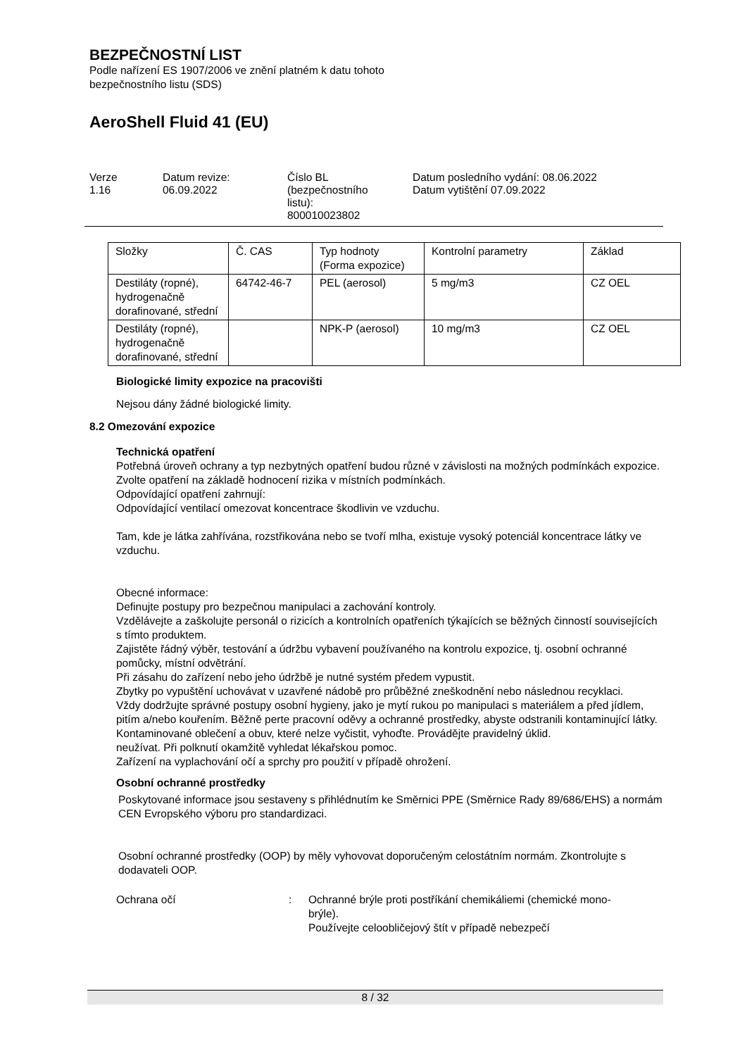BEZPEČNOSTNÍ LIST
Podle nařízení ES 1907/2006 ve znění platném k datu tohoto
bezpečnostního listu (SDS)
AeroShell Fluid 41 (EU)
Verze
1.16
Datum revize:
06.09.2022
Číslo BL
(bezpečnostního
listu):
800010023802
Datum posledního vydání: 08.06.2022
Datum vytištění 07.09.2022
| Složky | Č. CAS | Typ hodnoty (Forma expozice) | Kontrolní parametry | Základ |
| Destiláty (ropné), hydrogenačně dorafinované, střední | 64742-46-7 | PEL (aerosol) | 5 mg/m3 | CZ OEL |
| Destiláty (ropné), hydrogenačně dorafinované, střední | | NPK-P (aerosol) | 10 mg/m3 | CZ OEL |
Biologické limity expozice na pracovišti
Nejsou dány žádné biologické limity.
8.2 Omezování expozice
Technická opatření
Potřebná úroveň ochrany a typ nezbytných opatření budou různé v závislosti na možných podmínkách expozice. Zvolte opatření na základě hodnocení rizika v místních podmínkách.
Odpovídající opatření zahrnují:
Odpovídající ventilací omezovat koncentrace škodlivin ve vzduchu.
Tam, kde je látka zahřívána, rozstřikována nebo se tvoří mlha, existuje vysoký potenciál koncentrace látky ve vzduchu.
Obecné informace:
Definujte postupy pro bezpečnou manipulaci a zachování kontroly.
Vzdělávejte a zaškolujte personál o rizicích a kontrolních opatřeních týkajících se běžných činností souvisejících s tímto produktem.
Zajistěte řádný výběr, testování a údržbu vybavení používaného na kontrolu expozice, tj. osobní ochranné pomůcky, místní odvětrání.
Při zásahu do zařízení nebo jeho údržbě je nutné systém předem vypustit.
Zbytky po vypuštění uchovávat v uzavřené nádobě pro průběžné zneškodnění nebo následnou recyklaci.
Vždy dodržujte správné postupy osobní hygieny, jako je mytí rukou po manipulaci s materiálem a před jídlem, pitím a/nebo kouřením. Běžně perte pracovní oděvy a ochranné prostředky, abyste odstranili kontaminující látky. Kontaminované oblečení a obuv, které nelze vyčistit, vyhoďte. Provádějte pravidelný úklid.
neužívat. Při polknutí okamžitě vyhledat lékařskou pomoc.
Zařízení na vyplachování očí a sprchy pro použití v případě ohrožení.
Osobní ochranné prostředky
Poskytované informace jsou sestaveny s přihlédnutím ke Směrnici PPE (Směrnice Rady 89/686/EHS) a normám CEN Evropského výboru pro standardizaci.
Osobní ochranné prostředky (OOP) by měly vyhovovat doporučeným celostátním normám. Zkontrolujte s dodavateli OOP.
Ochrana očí : Ochranné brýle proti postříkání chemikáliemi (chemické mono-brýle).
Používejte celoobličejový štít v případě nebezpečí
8 / 32